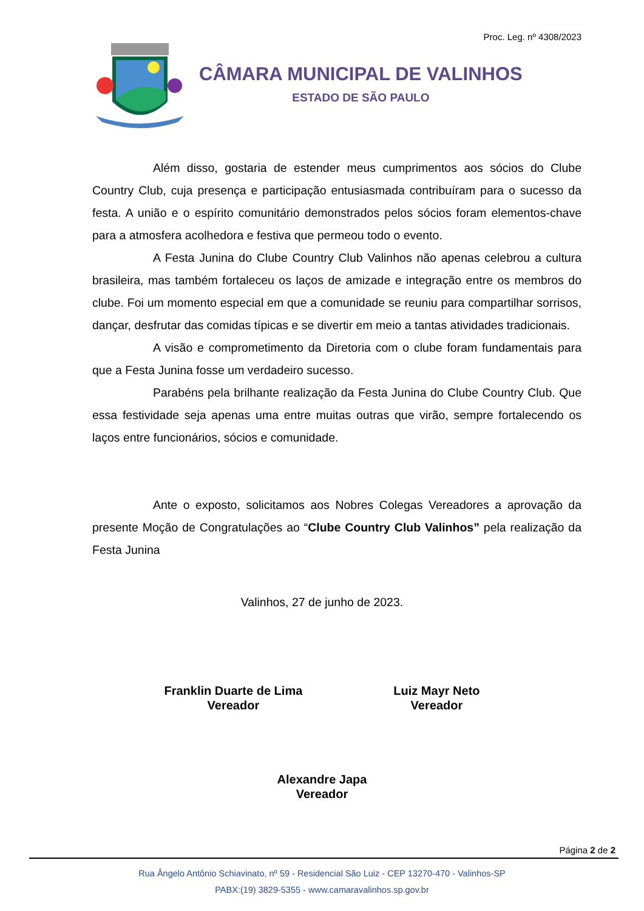Proc. Leg. nº 4308/2023
CÂMARA MUNICIPAL DE VALINHOS
ESTADO DE SÃO PAULO
Além disso, gostaria de estender meus cumprimentos aos sócios do Clube Country Club, cuja presença e participação entusiasmada contribuíram para o sucesso da festa. A união e o espírito comunitário demonstrados pelos sócios foram elementos-chave para a atmosfera acolhedora e festiva que permeou todo o evento.
A Festa Junina do Clube Country Club Valinhos não apenas celebrou a cultura brasileira, mas também fortaleceu os laços de amizade e integração entre os membros do clube. Foi um momento especial em que a comunidade se reuniu para compartilhar sorrisos, dançar, desfrutar das comidas típicas e se divertir em meio a tantas atividades tradicionais.
A visão e comprometimento da Diretoria com o clube foram fundamentais para que a Festa Junina fosse um verdadeiro sucesso.
Parabéns pela brilhante realização da Festa Junina do Clube Country Club. Que essa festividade seja apenas uma entre muitas outras que virão, sempre fortalecendo os laços entre funcionários, sócios e comunidade.
Ante o exposto, solicitamos aos Nobres Colegas Vereadores a aprovação da presente Moção de Congratulações ao “Clube Country Club Valinhos” pela realização da Festa Junina
Valinhos, 27 de junho de 2023.
Franklin Duarte de Lima
Vereador
Luiz Mayr Neto
Vereador
Alexandre Japa
Vereador
Página 2 de 2
Rua Ângelo Antônio Schiavinato, nº 59 - Residencial São Luiz - CEP 13270-470 - Valinhos-SP
PABX:(19) 3829-5355 - www.camaravalinhos.sp.gov.br